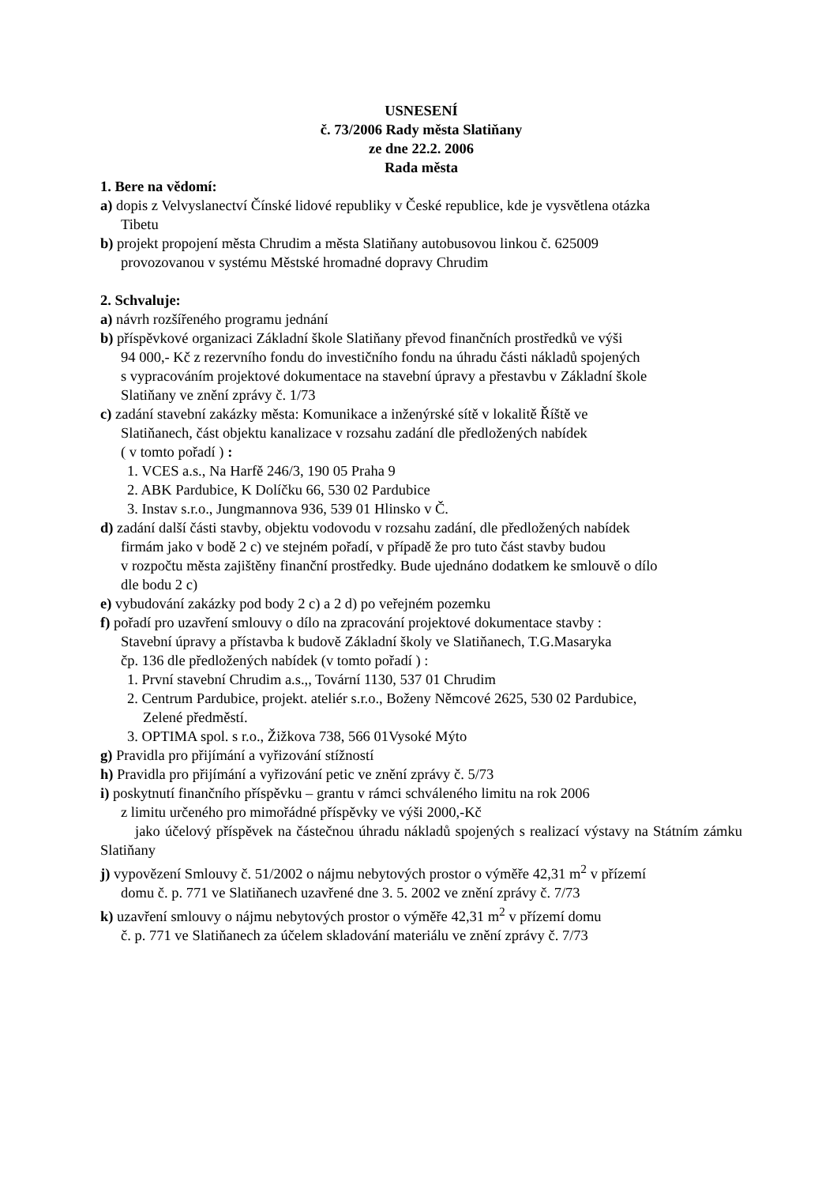USNESENÍ
č. 73/2006 Rady města Slatiňany
ze dne 22.2. 2006
Rada města
1. Bere na vědomí:
a) dopis z Velvyslanectví Čínské lidové republiky v České republice, kde je vysvětlena otázka
Tibetu
b) projekt propojení města Chrudim a města Slatiňany autobusovou linkou č. 625009
provozovanou v systému Městské hromadné dopravy Chrudim
2. Schvaluje:
a) návrh rozšířeného programu jednání
b) příspěvkové organizaci Základní škole Slatiňany převod finančních prostředků ve výši
94 000,- Kč z rezervního fondu do investičního fondu na úhradu části nákladů spojených
s vypracováním projektové dokumentace na stavební úpravy a přestavbu v Základní škole
Slatiňany ve znění zprávy č. 1/73
c) zadání stavební zakázky města: Komunikace a inženýrské sítě v lokalitě Říště ve
Slatiňanech, část objektu kanalizace v rozsahu zadání dle předložených nabídek
( v tomto pořadí ) :
1. VCES a.s., Na Harfě 246/3, 190 05 Praha 9
2. ABK Pardubice, K Dolíčku 66, 530 02 Pardubice
3. Instav s.r.o., Jungmannova 936, 539 01 Hlinsko v Č.
d) zadání další části stavby, objektu vodovodu v rozsahu zadání, dle předložených nabídek
firmám jako v bodě 2 c) ve stejném pořadí, v případě že pro tuto část stavby budou
v rozpočtu města zajištěny finanční prostředky. Bude ujednáno dodatkem ke smlouvě o dílo
dle bodu 2 c)
e) vybudování zakázky pod body 2 c) a 2 d) po veřejném pozemku
f) pořadí pro uzavření smlouvy o dílo na zpracování projektové dokumentace stavby :
Stavební úpravy a přístavba k budově Základní školy ve Slatiňanech, T.G.Masaryka
čp. 136 dle předložených nabídek (v tomto pořadí ) :
1. První stavební Chrudim a.s.,, Tovární 1130, 537 01 Chrudim
2. Centrum Pardubice, projekt. ateliér s.r.o., Boženy Němcové 2625, 530 02 Pardubice,
Zelené předměstí.
3. OPTIMA spol. s r.o., Žižkova 738, 566 01Vysoké Mýto
g) Pravidla pro přijímání a vyřizování stížností
h) Pravidla pro přijímání a vyřizování petic ve znění zprávy č. 5/73
i) poskytnutí finančního příspěvku – grantu v rámci schváleného limitu na rok 2006
z limitu určeného pro mimořádné příspěvky ve výši 2000,-Kč
jako účelový příspěvek na částečnou úhradu nákladů spojených s realizací výstavy na Státním zámku Slatiňany
j) vypovězení Smlouvy č. 51/2002 o nájmu nebytových prostor o výměře 42,31 m<sup>2</sup> v přízemí
domu č. p. 771 ve Slatiňanech uzavřené dne 3. 5. 2002 ve znění zprávy č. 7/73
k) uzavření smlouvy o nájmu nebytových prostor o výměře 42,31 m<sup>2</sup> v přízemí domu
č. p. 771 ve Slatiňanech za účelem skladování materiálu ve znění zprávy č. 7/73